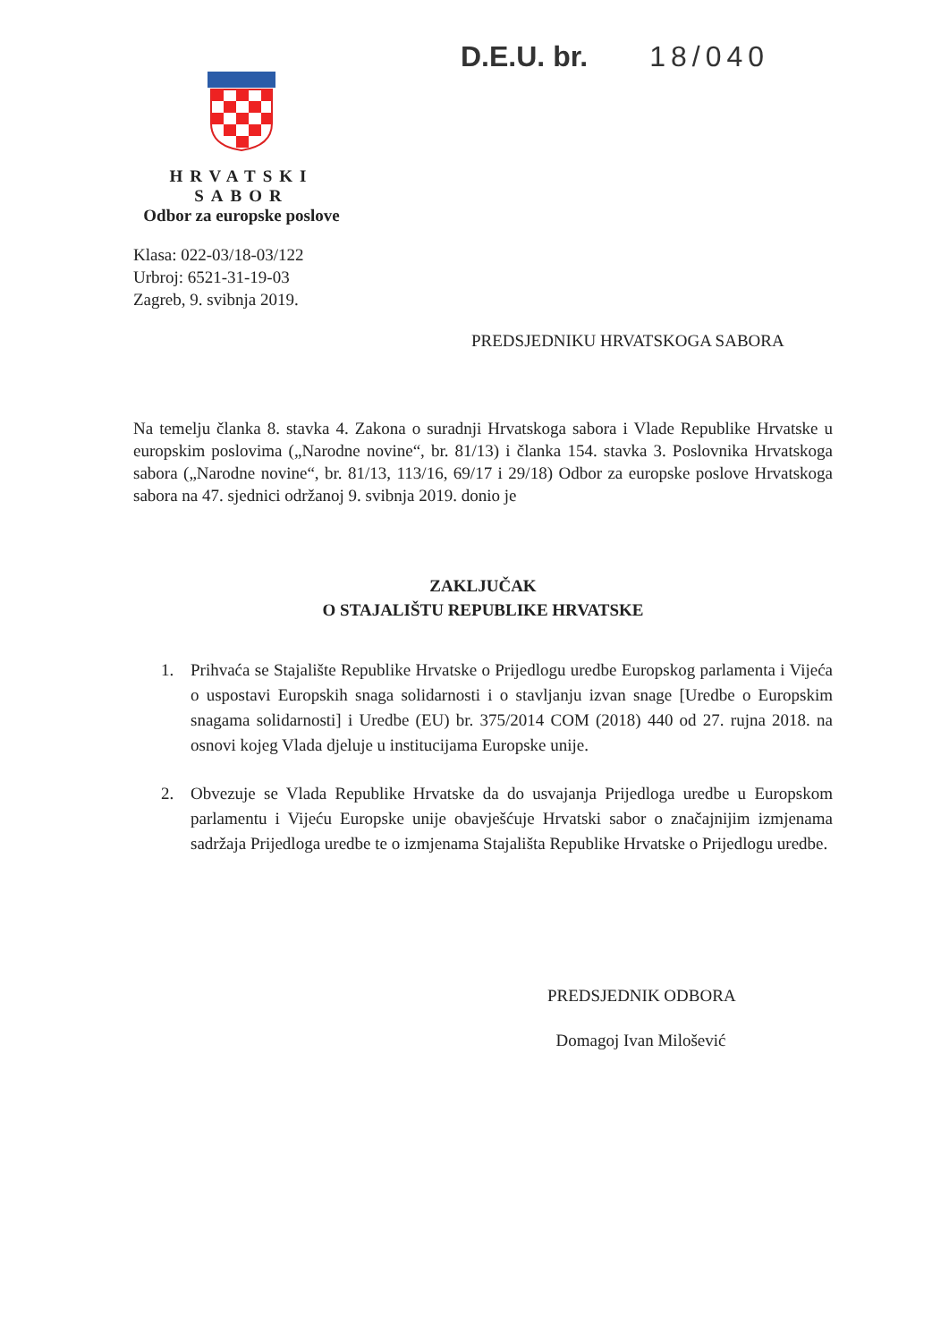D.E.U. br. 18/040
HRVATSKI SABOR
Odbor za europske poslove
Klasa: 022-03/18-03/122
Urbroj: 6521-31-19-03
Zagreb, 9. svibnja 2019.
PREDSJEDNIKU HRVATSKOGA SABORA
Na temelju članka 8. stavka 4. Zakona o suradnji Hrvatskoga sabora i Vlade Republike Hrvatske u europskim poslovima („Narodne novine“, br. 81/13) i članka 154. stavka 3. Poslovnika Hrvatskoga sabora („Narodne novine“, br. 81/13, 113/16, 69/17 i 29/18) Odbor za europske poslove Hrvatskoga sabora na 47. sjednici održanoj 9. svibnja 2019. donio je
ZAKLJUČAK
O STAJALIŠTU REPUBLIKE HRVATSKE
1. Prihvaća se Stajalište Republike Hrvatske o Prijedlogu uredbe Europskog parlamenta i Vijeća o uspostavi Europskih snaga solidarnosti i o stavljanju izvan snage [Uredbe o Europskim snagama solidarnosti] i Uredbe (EU) br. 375/2014 COM (2018) 440 od 27. rujna 2018. na osnovi kojeg Vlada djeluje u institucijama Europske unije.
2. Obvezuje se Vlada Republike Hrvatske da do usvajanja Prijedloga uredbe u Europskom parlamentu i Vijeću Europske unije obavješćuje Hrvatski sabor o značajnijim izmjenama sadržaja Prijedloga uredbe te o izmjenama Stajališta Republike Hrvatske o Prijedlogu uredbe.
PREDSJEDNIK ODBORA
Domagoj Ivan Milošević